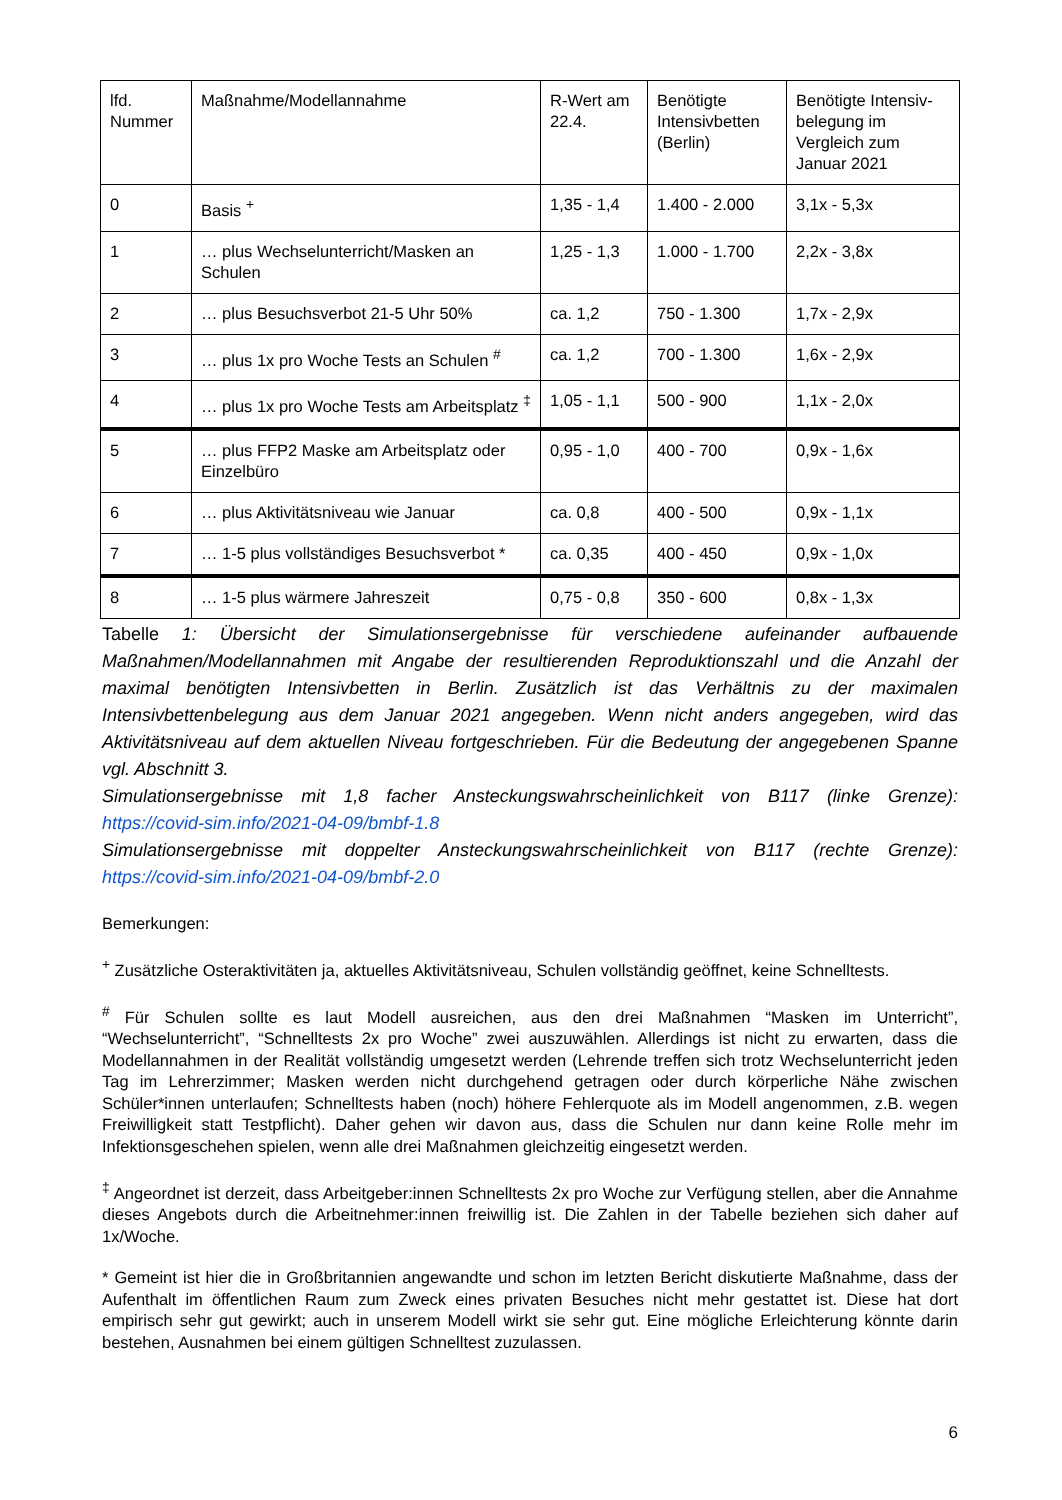| lfd. Nummer | Maßnahme/Modellannahme | R-Wert am 22.4. | Benötigte Intensivbetten (Berlin) | Benötigte Intensiv-belegung im Vergleich zum Januar 2021 |
| 0 | Basis <sup>+</sup> | 1,35 - 1,4 | 1.400 - 2.000 | 3,1x - 5,3x |
| 1 | … plus Wechselunterricht/Masken an Schulen | 1,25 - 1,3 | 1.000 - 1.700 | 2,2x - 3,8x |
| 2 | … plus Besuchsverbot 21-5 Uhr 50% | ca. 1,2 | 750 - 1.300 | 1,7x - 2,9x |
| 3 | … plus 1x pro Woche Tests an Schulen <sup>#</sup> | ca. 1,2 | 700 - 1.300 | 1,6x - 2,9x |
| 4 | … plus 1x pro Woche Tests am Arbeitsplatz <sup>‡</sup> | 1,05 - 1,1 | 500 - 900 | 1,1x - 2,0x |
| 5 | … plus FFP2 Maske am Arbeitsplatz oder Einzelbüro | 0,95 - 1,0 | 400 - 700 | 0,9x - 1,6x |
| 6 | … plus Aktivitätsniveau wie Januar | ca. 0,8 | 400 - 500 | 0,9x - 1,1x |
| 7 | … 1-5 plus vollständiges Besuchsverbot * | ca. 0,35 | 400 - 450 | 0,9x - 1,0x |
| 8 | … 1-5 plus wärmere Jahreszeit | 0,75 - 0,8 | 350 - 600 | 0,8x - 1,3x |
Tabelle 1: Übersicht der Simulationsergebnisse für verschiedene aufeinander aufbauende Maßnahmen/Modellannahmen mit Angabe der resultierenden Reproduktionszahl und die Anzahl der maximal benötigten Intensivbetten in Berlin. Zusätzlich ist das Verhältnis zu der maximalen Intensivbettenbelegung aus dem Januar 2021 angegeben. Wenn nicht anders angegeben, wird das Aktivitätsniveau auf dem aktuellen Niveau fortgeschrieben. Für die Bedeutung der angegebenen Spanne vgl. Abschnitt 3.
Simulationsergebnisse mit 1,8 facher Ansteckungswahrscheinlichkeit von B117 (linke Grenze): https://covid-sim.info/2021-04-09/bmbf-1.8
Simulationsergebnisse mit doppelter Ansteckungswahrscheinlichkeit von B117 (rechte Grenze): https://covid-sim.info/2021-04-09/bmbf-2.0
Bemerkungen:
<sup>+</sup> Zusätzliche Osteraktivitäten ja, aktuelles Aktivitätsniveau, Schulen vollständig geöffnet, keine Schnelltests.
<sup>#</sup> Für Schulen sollte es laut Modell ausreichen, aus den drei Maßnahmen “Masken im Unterricht”, “Wechselunterricht”, “Schnelltests 2x pro Woche” zwei auszuwählen. Allerdings ist nicht zu erwarten, dass die Modellannahmen in der Realität vollständig umgesetzt werden (Lehrende treffen sich trotz Wechselunterricht jeden Tag im Lehrerzimmer; Masken werden nicht durchgehend getragen oder durch körperliche Nähe zwischen Schüler*innen unterlaufen; Schnelltests haben (noch) höhere Fehlerquote als im Modell angenommen, z.B. wegen Freiwilligkeit statt Testpflicht). Daher gehen wir davon aus, dass die Schulen nur dann keine Rolle mehr im Infektionsgeschehen spielen, wenn alle drei Maßnahmen gleichzeitig eingesetzt werden.
<sup>‡</sup> Angeordnet ist derzeit, dass Arbeitgeber:innen Schnelltests 2x pro Woche zur Verfügung stellen, aber die Annahme dieses Angebots durch die Arbeitnehmer:innen freiwillig ist. Die Zahlen in der Tabelle beziehen sich daher auf 1x/Woche.
* Gemeint ist hier die in Großbritannien angewandte und schon im letzten Bericht diskutierte Maßnahme, dass der Aufenthalt im öffentlichen Raum zum Zweck eines privaten Besuches nicht mehr gestattet ist. Diese hat dort empirisch sehr gut gewirkt; auch in unserem Modell wirkt sie sehr gut. Eine mögliche Erleichterung könnte darin bestehen, Ausnahmen bei einem gültigen Schnelltest zuzulassen.
6